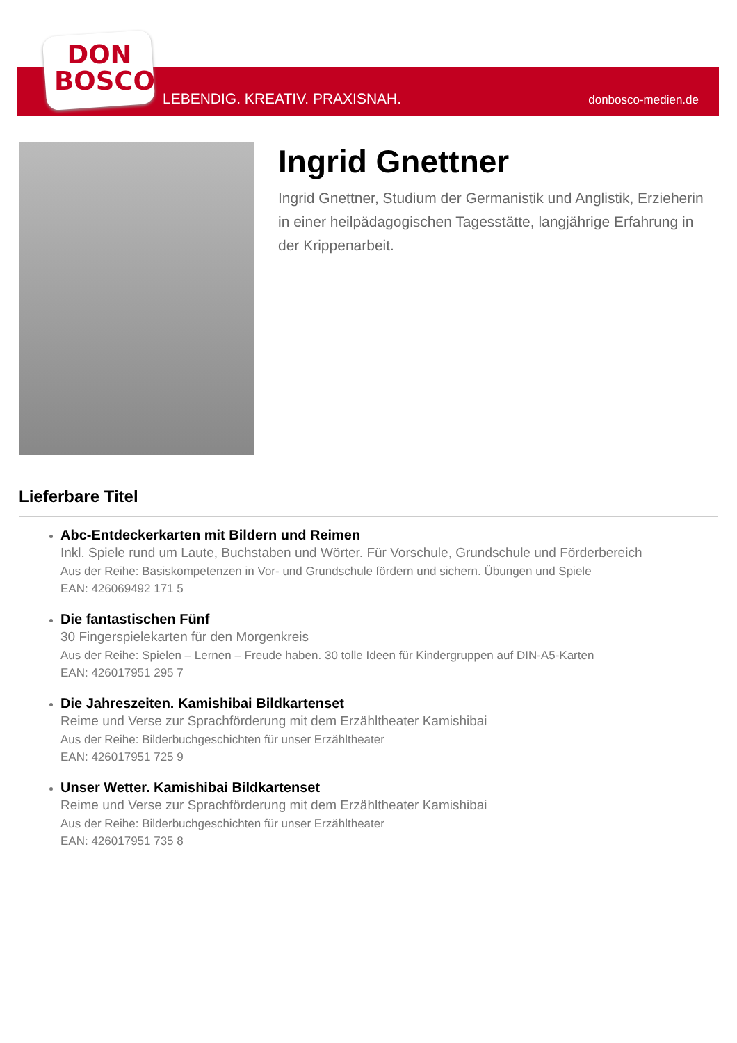DON
BOSCO
LEBENDIG. KREATIV. PRAXISNAH. donbosco-medien.de
Ingrid Gnettner
Ingrid Gnettner, Studium der Germanistik und Anglistik, Erzieherin in einer heilpädagogischen Tagesstätte, langjährige Erfahrung in der Krippenarbeit.
Lieferbare Titel
Abc-Entdeckerkarten mit Bildern und Reimen
Inkl. Spiele rund um Laute, Buchstaben und Wörter. Für Vorschule, Grundschule und Förderbereich
Aus der Reihe: Basiskompetenzen in Vor- und Grundschule fördern und sichern. Übungen und Spiele
EAN: 426069492 171 5
Die fantastischen Fünf
30 Fingerspielekarten für den Morgenkreis
Aus der Reihe: Spielen – Lernen – Freude haben. 30 tolle Ideen für Kindergruppen auf DIN-A5-Karten
EAN: 426017951 295 7
Die Jahreszeiten. Kamishibai Bildkartenset
Reime und Verse zur Sprachförderung mit dem Erzähltheater Kamishibai
Aus der Reihe: Bilderbuchgeschichten für unser Erzähltheater
EAN: 426017951 725 9
Unser Wetter. Kamishibai Bildkartenset
Reime und Verse zur Sprachförderung mit dem Erzähltheater Kamishibai
Aus der Reihe: Bilderbuchgeschichten für unser Erzähltheater
EAN: 426017951 735 8